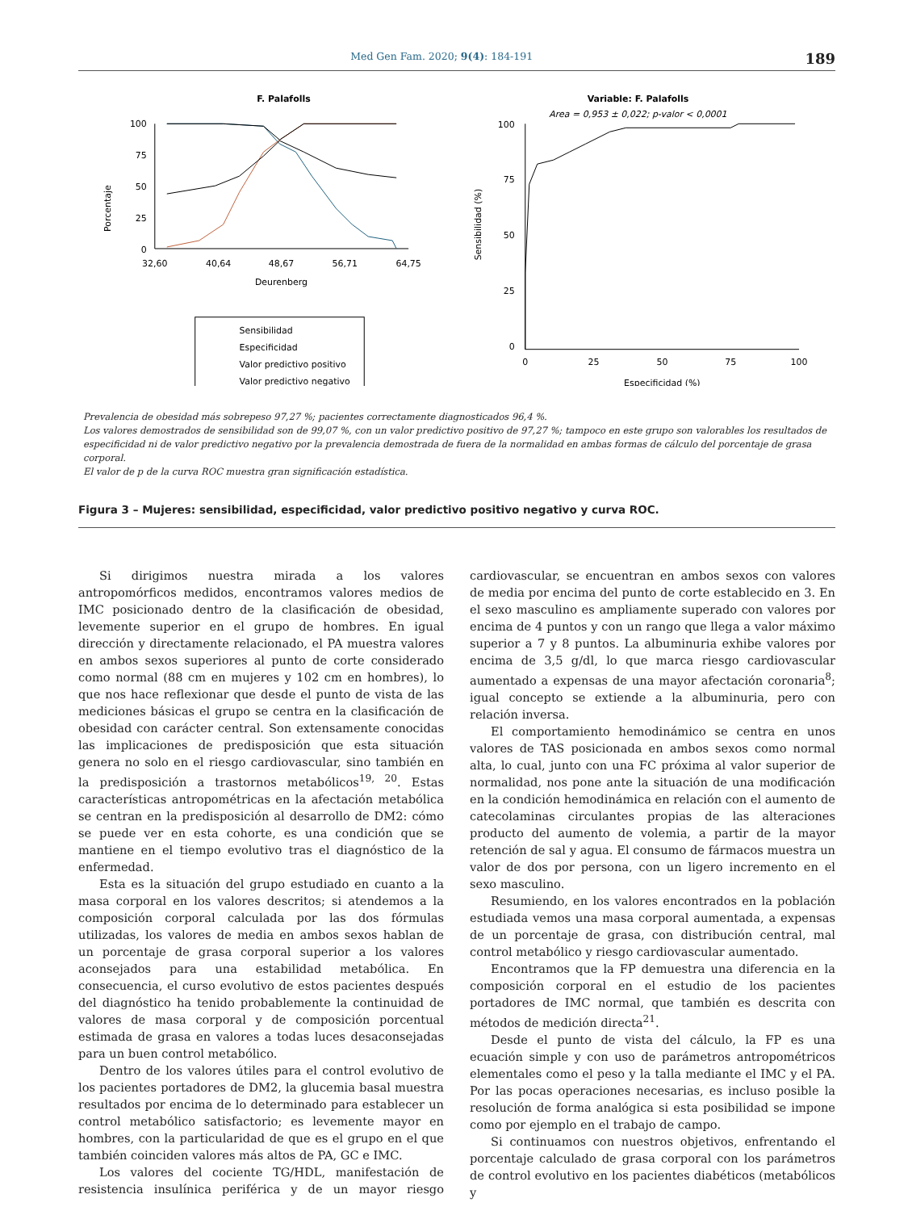Med Gen Fam. 2020; 9(4): 184-191 189
F. Palafolls
Porcentaje
100
75
50
25
0
32,60
40,64
48,67
56,71
64,75
Deurenberg
Sensibilidad
Especificidad
Valor predictivo positivo
Valor predictivo negativo
Variable: F. Palafolls
Area = 0,953 ± 0,022; p-valor < 0,0001
Sensibilidad (%)
100
75
50
25
0
0
25
50
75
100
Especificidad (%)
Prevalencia de obesidad más sobrepeso 97,27 %; pacientes correctamente diagnosticados 96,4 %.
Los valores demostrados de sensibilidad son de 99,07 %, con un valor predictivo positivo de 97,27 %; tampoco en este grupo son valorables los resultados de especificidad ni de valor predictivo negativo por la prevalencia demostrada de fuera de la normalidad en ambas formas de cálculo del porcentaje de grasa corporal.
El valor de p de la curva ROC muestra gran significación estadística.
Figura 3 – Mujeres: sensibilidad, especificidad, valor predictivo positivo negativo y curva ROC.
Si dirigimos nuestra mirada a los valores antropomórficos medidos, encontramos valores medios de IMC posicionado dentro de la clasificación de obesidad, levemente superior en el grupo de hombres. En igual dirección y directamente relacionado, el PA muestra valores en ambos sexos superiores al punto de corte considerado como normal (88 cm en mujeres y 102 cm en hombres), lo que nos hace reflexionar que desde el punto de vista de las mediciones básicas el grupo se centra en la clasificación de obesidad con carácter central. Son extensamente conocidas las implicaciones de predisposición que esta situación genera no solo en el riesgo cardiovascular, sino también en la predisposición a trastornos metabólicos<sup>19, 20</sup>. Estas características antropométricas en la afectación metabólica se centran en la predisposición al desarrollo de DM2: cómo se puede ver en esta cohorte, es una condición que se mantiene en el tiempo evolutivo tras el diagnóstico de la enfermedad.
Esta es la situación del grupo estudiado en cuanto a la masa corporal en los valores descritos; si atendemos a la composición corporal calculada por las dos fórmulas utilizadas, los valores de media en ambos sexos hablan de un porcentaje de grasa corporal superior a los valores aconsejados para una estabilidad metabólica. En consecuencia, el curso evolutivo de estos pacientes después del diagnóstico ha tenido probablemente la continuidad de valores de masa corporal y de composición porcentual estimada de grasa en valores a todas luces desaconsejadas para un buen control metabólico.
Dentro de los valores útiles para el control evolutivo de los pacientes portadores de DM2, la glucemia basal muestra resultados por encima de lo determinado para establecer un control metabólico satisfactorio; es levemente mayor en hombres, con la particularidad de que es el grupo en el que también coinciden valores más altos de PA, GC e IMC.
Los valores del cociente TG/HDL, manifestación de resistencia insulínica periférica y de un mayor riesgo cardiovascular, se encuentran en ambos sexos con valores de media por encima del punto de corte establecido en 3. En el sexo masculino es ampliamente superado con valores por encima de 4 puntos y con un rango que llega a valor máximo superior a 7 y 8 puntos. La albuminuria exhibe valores por encima de 3,5 g/dl, lo que marca riesgo cardiovascular aumentado a expensas de una mayor afectación coronaria<sup>8</sup>; igual concepto se extiende a la albuminuria, pero con relación inversa.
El comportamiento hemodinámico se centra en unos valores de TAS posicionada en ambos sexos como normal alta, lo cual, junto con una FC próxima al valor superior de normalidad, nos pone ante la situación de una modificación en la condición hemodinámica en relación con el aumento de catecolaminas circulantes propias de las alteraciones producto del aumento de volemia, a partir de la mayor retención de sal y agua. El consumo de fármacos muestra un valor de dos por persona, con un ligero incremento en el sexo masculino.
Resumiendo, en los valores encontrados en la población estudiada vemos una masa corporal aumentada, a expensas de un porcentaje de grasa, con distribución central, mal control metabólico y riesgo cardiovascular aumentado.
Encontramos que la FP demuestra una diferencia en la composición corporal en el estudio de los pacientes portadores de IMC normal, que también es descrita con métodos de medición directa<sup>21</sup>.
Desde el punto de vista del cálculo, la FP es una ecuación simple y con uso de parámetros antropométricos elementales como el peso y la talla mediante el IMC y el PA. Por las pocas operaciones necesarias, es incluso posible la resolución de forma analógica si esta posibilidad se impone como por ejemplo en el trabajo de campo.
Si continuamos con nuestros objetivos, enfrentando el porcentaje calculado de grasa corporal con los parámetros de control evolutivo en los pacientes diabéticos (metabólicos y